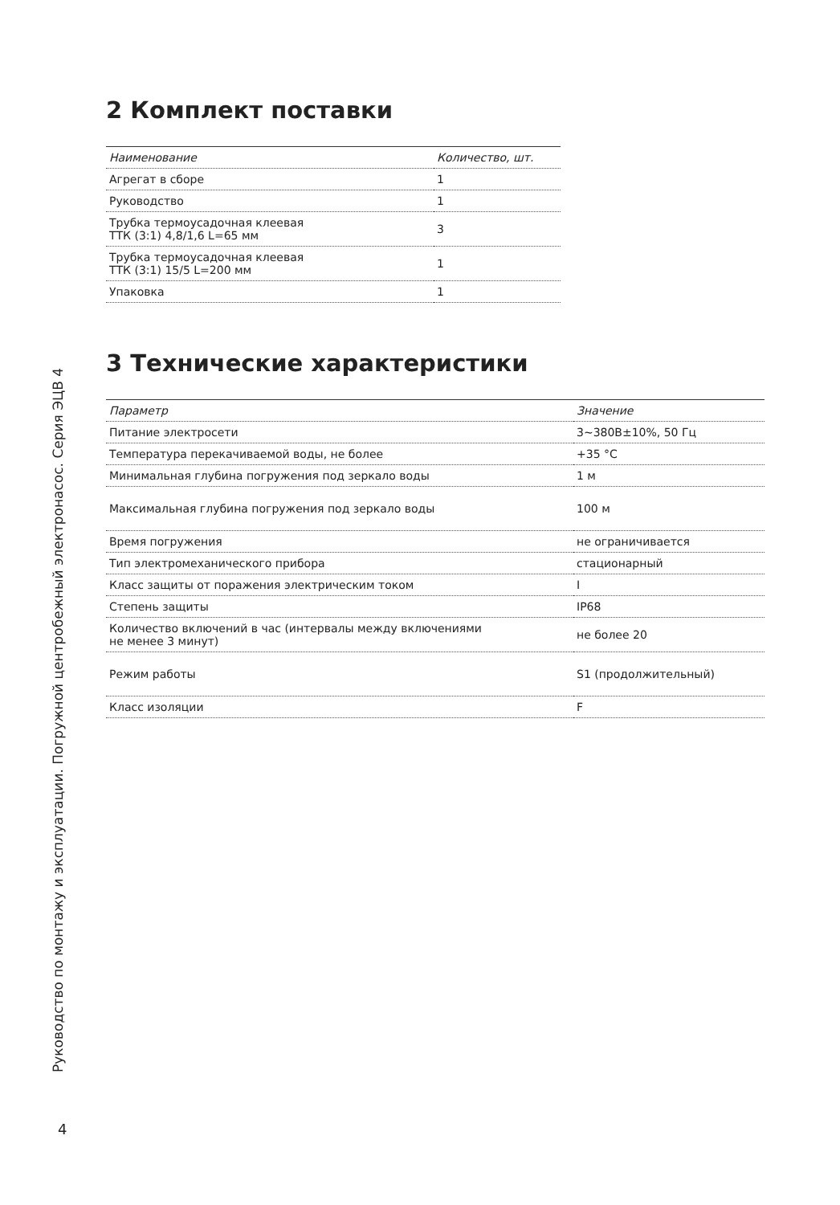2 Комплект поставки
| Наименование | Количество, шт. |
| --- | --- |
| Агрегат в сборе | 1 |
| Руководство | 1 |
| Трубка термоусадочная клеевая ТТК (3:1) 4,8/1,6 L=65 мм | 3 |
| Трубка термоусадочная клеевая ТТК (3:1) 15/5 L=200 мм | 1 |
| Упаковка | 1 |
3 Технические характеристики
| Параметр | Значение |
| --- | --- |
| Питание электросети | 3~380В±10%, 50 Гц |
| Температура перекачиваемой воды, не более | +35 °C |
| Минимальная глубина погружения под зеркало воды | 1 м |
| Максимальная глубина погружения под зеркало воды | 100 м |
| Время погружения | не ограничивается |
| Тип электромеханического прибора | стационарный |
| Класс защиты от поражения электрическим током | I |
| Степень защиты | IP68 |
| Количество включений в час (интервалы между включениями не менее 3 минут) | не более 20 |
| Режим работы | S1 (продолжительный) |
| Класс изоляции | F |
Руководство по монтажу и эксплуатации. Погружной центробежный электронасос. Серия ЭЦВ 4
4